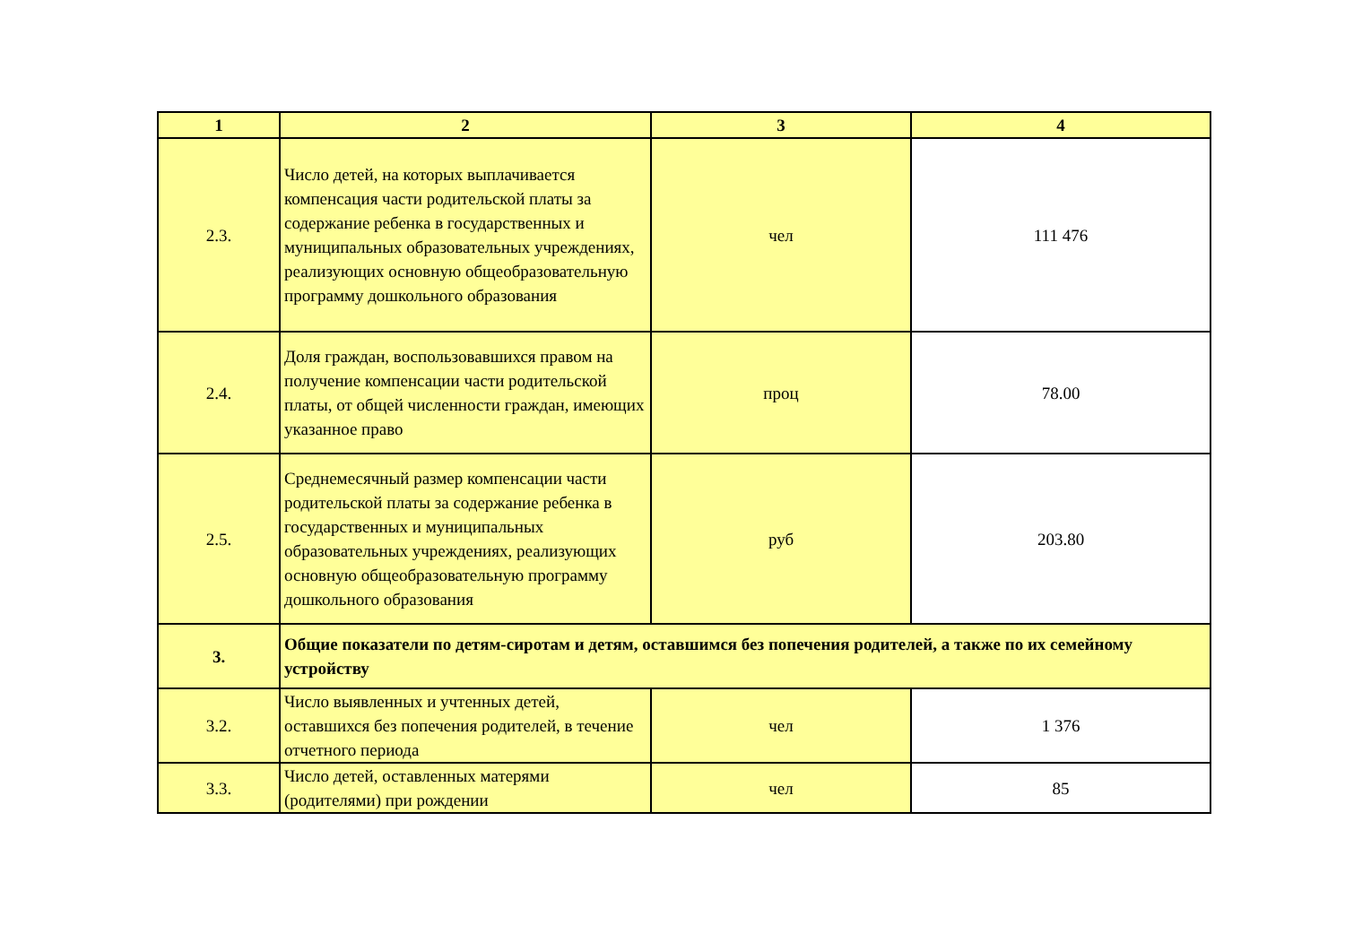| 1 | 2 | 3 | 4 |
| --- | --- | --- | --- |
| 2.3. | Число детей, на которых выплачивается компенсация части родительской платы за содержание ребенка в государственных и муниципальных образовательных учреждениях, реализующих основную общеобразовательную программу дошкольного образования | чел | 111 476 |
| 2.4. | Доля граждан, воспользовавшихся правом на получение компенсации части родительской платы, от общей численности граждан, имеющих указанное право | проц | 78.00 |
| 2.5. | Среднемесячный размер компенсации части родительской платы за содержание ребенка в государственных и муниципальных образовательных учреждениях, реализующих основную общеобразовательную программу дошкольного образования | руб | 203.80 |
| 3. | Общие показатели по детям-сиротам и детям, оставшимся без попечения родителей, а также по их семейному устройству | | |
| 3.2. | Число выявленных и учтенных детей, оставшихся без попечения родителей, в течение отчетного периода | чел | 1 376 |
| 3.3. | Число детей, оставленных матерями (родителями) при рождении | чел | 85 |